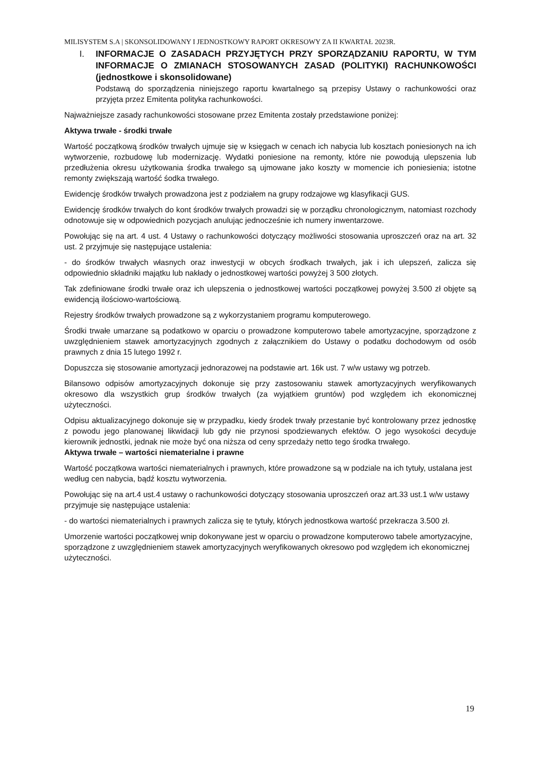MILISYSTEM S.A | SKONSOLIDOWANY I JEDNOSTKOWY RAPORT OKRESOWY ZA II KWARTAŁ 2023R.
I. INFORMACJE O ZASADACH PRZYJĘTYCH PRZY SPORZĄDZANIU RAPORTU, W TYM INFORMACJE O ZMIANACH STOSOWANYCH ZASAD (POLITYKI) RACHUNKOWOŚCI (jednostkowe i skonsolidowane)
Podstawą do sporządzenia niniejszego raportu kwartalnego są przepisy Ustawy o rachunkowości oraz przyjęta przez Emitenta polityka rachunkowości.
Najważniejsze zasady rachunkowości stosowane przez Emitenta zostały przedstawione poniżej:
Aktywa trwałe - środki trwałe
Wartość początkową środków trwałych ujmuje się w księgach w cenach ich nabycia lub kosztach poniesionych na ich wytworzenie, rozbudowę lub modernizację. Wydatki poniesione na remonty, które nie powodują ulepszenia lub przedłużenia okresu użytkowania środka trwałego są ujmowane jako koszty w momencie ich poniesienia; istotne remonty zwiększają wartość śodka trwałego.
Ewidencję środków trwałych prowadzona jest z podziałem na grupy rodzajowe wg klasyfikacji GUS.
Ewidencję środków trwałych do kont środków trwałych prowadzi się w porządku chronologicznym, natomiast rozchody odnotowuje się w odpowiednich pozycjach anulując jednocześnie ich numery inwentarzowe.
Powołując się na art. 4 ust. 4 Ustawy o rachunkowości dotyczący możliwości stosowania uproszczeń oraz na art. 32 ust. 2 przyjmuje się następujące ustalenia:
- do środków trwałych własnych oraz inwestycji w obcych środkach trwałych, jak i ich ulepszeń, zalicza się odpowiednio składniki majątku lub nakłady o jednostkowej wartości powyżej 3 500 złotych.
Tak zdefiniowane środki trwałe oraz ich ulepszenia o jednostkowej wartości początkowej powyżej 3.500 zł objęte są ewidencją ilościowo-wartościową.
Rejestry środków trwałych prowadzone są z wykorzystaniem programu komputerowego.
Środki trwałe umarzane są podatkowo w oparciu o prowadzone komputerowo tabele amortyzacyjne, sporządzone z uwzględnieniem stawek amortyzacyjnych zgodnych z załącznikiem do Ustawy o podatku dochodowym od osób prawnych z dnia 15 lutego 1992 r.
Dopuszcza się stosowanie amortyzacji jednorazowej na podstawie art. 16k ust. 7 w/w ustawy wg potrzeb.
Bilansowo odpisów amortyzacyjnych dokonuje się przy zastosowaniu stawek amortyzacyjnych weryfikowanych okresowo dla wszystkich grup środków trwałych (za wyjątkiem gruntów) pod względem ich ekonomicznej użyteczności.
Odpisu aktualizacyjnego dokonuje się w przypadku, kiedy środek trwały przestanie być kontrolowany przez jednostkę z powodu jego planowanej likwidacji lub gdy nie przynosi spodziewanych efektów. O jego wysokości decyduje kierownik jednostki, jednak nie może być ona niższa od ceny sprzedaży netto tego środka trwałego.
Aktywa trwałe – wartości niematerialne i prawne
Wartość początkowa wartości niematerialnych i prawnych, które prowadzone są w podziale na ich tytuły, ustalana jest według cen nabycia, bądź kosztu wytworzenia.
Powołując się na art.4 ust.4 ustawy o rachunkowości dotyczący stosowania uproszczeń oraz art.33 ust.1 w/w ustawy przyjmuje się następujące ustalenia:
- do wartości niematerialnych i prawnych zalicza się te tytuły, których jednostkowa wartość przekracza 3.500 zł.
Umorzenie wartości początkowej wnip dokonywane jest w oparciu o prowadzone komputerowo tabele amortyzacyjne, sporządzone z uwzględnieniem stawek amortyzacyjnych weryfikowanych okresowo pod względem ich ekonomicznej użyteczności.
19